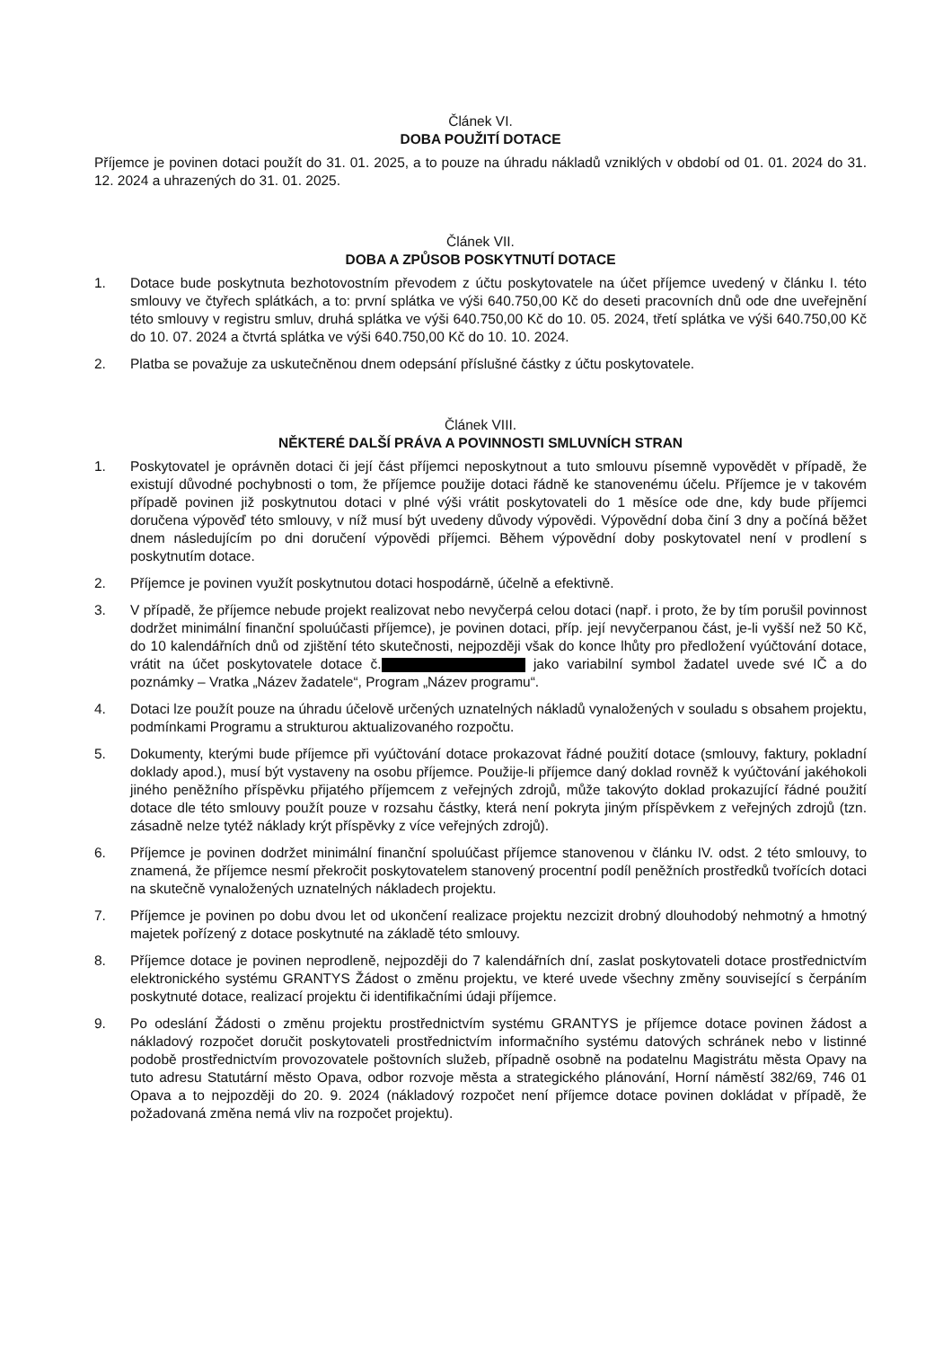Článek VI.
DOBA POUŽITÍ DOTACE
Příjemce je povinen dotaci použít do 31. 01. 2025, a to pouze na úhradu nákladů vzniklých v období od 01. 01. 2024 do 31. 12. 2024 a uhrazených do 31. 01. 2025.
Článek VII.
DOBA A ZPŮSOB POSKYTNUTÍ DOTACE
1. Dotace bude poskytnuta bezhotovostním převodem z účtu poskytovatele na účet příjemce uvedený v článku I. této smlouvy ve čtyřech splátkách, a to: první splátka ve výši 640.750,00 Kč do deseti pracovních dnů ode dne uveřejnění této smlouvy v registru smluv, druhá splátka ve výši 640.750,00 Kč do 10. 05. 2024, třetí splátka ve výši 640.750,00 Kč do 10. 07. 2024 a čtvrtá splátka ve výši 640.750,00 Kč do 10. 10. 2024.
2. Platba se považuje za uskutečněnou dnem odepsání příslušné částky z účtu poskytovatele.
Článek VIII.
NĚKTERÉ DALŠÍ PRÁVA A POVINNOSTI SMLUVNÍCH STRAN
1. Poskytovatel je oprávněn dotaci či její část příjemci neposkytnout a tuto smlouvu písemně vypovědět v případě, že existují důvodné pochybnosti o tom, že příjemce použije dotaci řádně ke stanovenému účelu. Příjemce je v takovém případě povinen již poskytnutou dotaci v plné výši vrátit poskytovateli do 1 měsíce ode dne, kdy bude příjemci doručena výpověď této smlouvy, v níž musí být uvedeny důvody výpovědi. Výpovědní doba činí 3 dny a počíná běžet dnem následujícím po dni doručení výpovědi příjemci. Během výpovědní doby poskytovatel není v prodlení s poskytnutím dotace.
2. Příjemce je povinen využít poskytnutou dotaci hospodárně, účelně a efektivně.
3. V případě, že příjemce nebude projekt realizovat nebo nevyčerpá celou dotaci (např. i proto, že by tím porušil povinnost dodržet minimální finanční spoluúčasti příjemce), je povinen dotaci, příp. její nevyčerpanou část, je-li vyšší než 50 Kč, do 10 kalendářních dnů od zjištění této skutečnosti, nejpozději však do konce lhůty pro předložení vyúčtování dotace, vrátit na účet poskytovatele dotace č. jako variabilní symbol žadatel uvede své IČ a do poznámky – Vratka „Název žadatele“, Program „Název programu“.
4. Dotaci lze použít pouze na úhradu účelově určených uznatelných nákladů vynaložených v souladu s obsahem projektu, podmínkami Programu a strukturou aktualizovaného rozpočtu.
5. Dokumenty, kterými bude příjemce při vyúčtování dotace prokazovat řádné použití dotace (smlouvy, faktury, pokladní doklady apod.), musí být vystaveny na osobu příjemce. Použije-li příjemce daný doklad rovněž k vyúčtování jakéhokoli jiného peněžního příspěvku přijatého příjemcem z veřejných zdrojů, může takovýto doklad prokazující řádné použití dotace dle této smlouvy použít pouze v rozsahu částky, která není pokryta jiným příspěvkem z veřejných zdrojů (tzn. zásadně nelze tytéž náklady krýt příspěvky z více veřejných zdrojů).
6. Příjemce je povinen dodržet minimální finanční spoluúčast příjemce stanovenou v článku IV. odst. 2 této smlouvy, to znamená, že příjemce nesmí překročit poskytovatelem stanovený procentní podíl peněžních prostředků tvořících dotaci na skutečně vynaložených uznatelných nákladech projektu.
7. Příjemce je povinen po dobu dvou let od ukončení realizace projektu nezcizit drobný dlouhodobý nehmotný a hmotný majetek pořízený z dotace poskytnuté na základě této smlouvy.
8. Příjemce dotace je povinen neprodleně, nejpozději do 7 kalendářních dní, zaslat poskytovateli dotace prostřednictvím elektronického systému GRANTYS Žádost o změnu projektu, ve které uvede všechny změny související s čerpáním poskytnuté dotace, realizací projektu či identifikačními údaji příjemce.
9. Po odeslání Žádosti o změnu projektu prostřednictvím systému GRANTYS je příjemce dotace povinen žádost a nákladový rozpočet doručit poskytovateli prostřednictvím informačního systému datových schránek nebo v listinné podobě prostřednictvím provozovatele poštovních služeb, případně osobně na podatelnu Magistrátu města Opavy na tuto adresu Statutární město Opava, odbor rozvoje města a strategického plánování, Horní náměstí 382/69, 746 01 Opava a to nejpozději do 20. 9. 2024 (nákladový rozpočet není příjemce dotace povinen dokládat v případě, že požadovaná změna nemá vliv na rozpočet projektu).